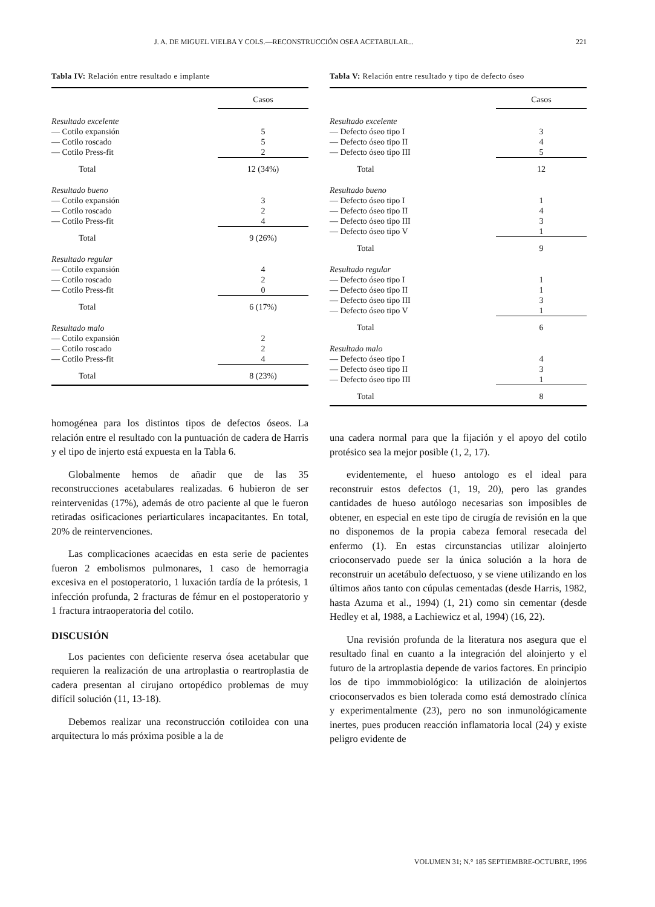J. A. DE MIGUEL VIELBA Y COLS.—RECONSTRUCCIÓN OSEA ACETABULAR... 221
Tabla IV: Relación entre resultado e implante
| | Casos |
| --- | --- |
| Resultado excelente | |
| — Cotilo expansión | 5 |
| — Cotilo roscado | 5 |
| — Cotilo Press-fit | 2 |
| Total | 12 (34%) |
| Resultado bueno | |
| — Cotilo expansión | 3 |
| — Cotilo roscado | 2 |
| — Cotilo Press-fit | 4 |
| Total | 9 (26%) |
| Resultado regular | |
| — Cotilo expansión | 4 |
| — Cotilo roscado | 2 |
| — Cotilo Press-fit | 0 |
| Total | 6 (17%) |
| Resultado malo | |
| — Cotilo expansión | 2 |
| — Cotilo roscado | 2 |
| — Cotilo Press-fit | 4 |
| Total | 8 (23%) |
homogénea para los distintos tipos de defectos óseos. La relación entre el resultado con la puntuación de cadera de Harris y el tipo de injerto está expuesta en la Tabla 6.
Globalmente hemos de añadir que de las 35 reconstrucciones acetabulares realizadas. 6 hubieron de ser reintervenidas (17%), además de otro paciente al que le fueron retiradas osificaciones periarticulares incapacitantes. En total, 20% de reintervenciones.
Las complicaciones acaecidas en esta serie de pacientes fueron 2 embolismos pulmonares, 1 caso de hemorragia excesiva en el postoperatorio, 1 luxación tardía de la prótesis, 1 infección profunda, 2 fracturas de fémur en el postoperatorio y 1 fractura intraoperatoria del cotilo.
DISCUSIÓN
Los pacientes con deficiente reserva ósea acetabular que requieren la realización de una artroplastia o reartroplastia de cadera presentan al cirujano ortopédico problemas de muy difícil solución (11, 13-18).
Debemos realizar una reconstrucción cotiloidea con una arquitectura lo más próxima posible a la de
Tabla V: Relación entre resultado y tipo de defecto óseo
| | Casos |
| --- | --- |
| Resultado excelente | |
| — Defecto óseo tipo I | 3 |
| — Defecto óseo tipo II | 4 |
| — Defecto óseo tipo III | 5 |
| Total | 12 |
| Resultado bueno | |
| — Defecto óseo tipo I | 1 |
| — Defecto óseo tipo II | 4 |
| — Defecto óseo tipo III | 3 |
| — Defecto óseo tipo V | 1 |
| Total | 9 |
| Resultado regular | |
| — Defecto óseo tipo I | 1 |
| — Defecto óseo tipo II | 1 |
| — Defecto óseo tipo III | 3 |
| — Defecto óseo tipo V | 1 |
| Total | 6 |
| Resultado malo | |
| — Defecto óseo tipo I | 4 |
| — Defecto óseo tipo II | 3 |
| — Defecto óseo tipo III | 1 |
| Total | 8 |
una cadera normal para que la fijación y el apoyo del cotilo protésico sea la mejor posible (1, 2, 17).
evidentemente, el hueso antologo es el ideal para reconstruir estos defectos (1, 19, 20), pero las grandes cantidades de hueso autólogo necesarias son imposibles de obtener, en especial en este tipo de cirugía de revisión en la que no disponemos de la propia cabeza femoral resecada del enfermo (1). En estas circunstancias utilizar aloinjerto crioconservado puede ser la única solución a la hora de reconstruir un acetábulo defectuoso, y se viene utilizando en los últimos años tanto con cúpulas cementadas (desde Harris, 1982, hasta Azuma et al., 1994) (1, 21) como sin cementar (desde Hedley et al, 1988, a Lachiewicz et al, 1994) (16, 22).
Una revisión profunda de la literatura nos asegura que el resultado final en cuanto a la integración del aloinjerto y el futuro de la artroplastia depende de varios factores. En principio los de tipo immmobiológico: la utilización de aloinjertos crioconservados es bien tolerada como está demostrado clínica y experimentalmente (23), pero no son inmunológicamente inertes, pues producen reacción inflamatoria local (24) y existe peligro evidente de
VOLUMEN 31; N.° 185 SEPTIEMBRE-OCTUBRE, 1996